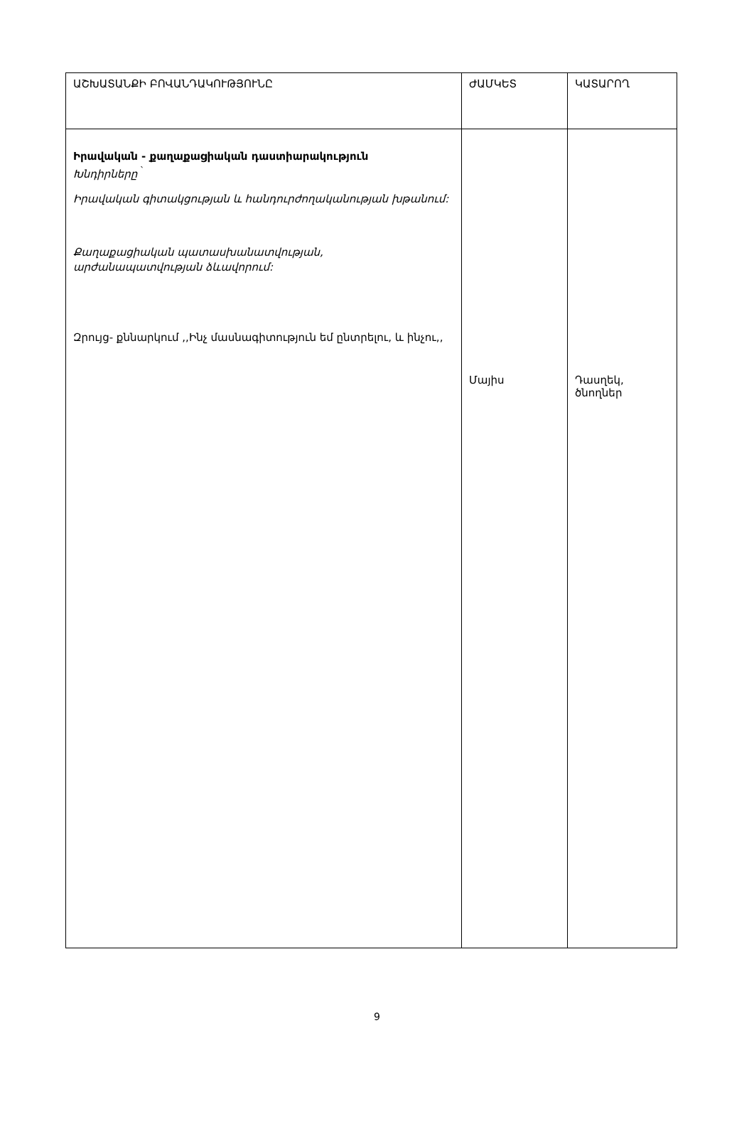| ԱՇԽԱՏԱՆՔԻ ԲՈՎԱՆԴԱԿՈՒԹՅՈՒՆԸ | ԺԱՄԿԵՏ | ԿԱՏԱՐՈՂ |
| --- | --- | --- |
| Իրավական - քաղաքացիական դաստիարակություն Խնդիրները <sup>՝</sup> Իրավական գիտակցության և հանդուրժողականության խթանում: Քաղաքացիական պատասխանատվության, արժանապատվության ձևավորում: Զրույց- քննարկում ,,Ինչ մասնագիտություն եմ ընտրելու, և ինչու,, | Մայիս | Դասղեկ, ծնողներ |
9